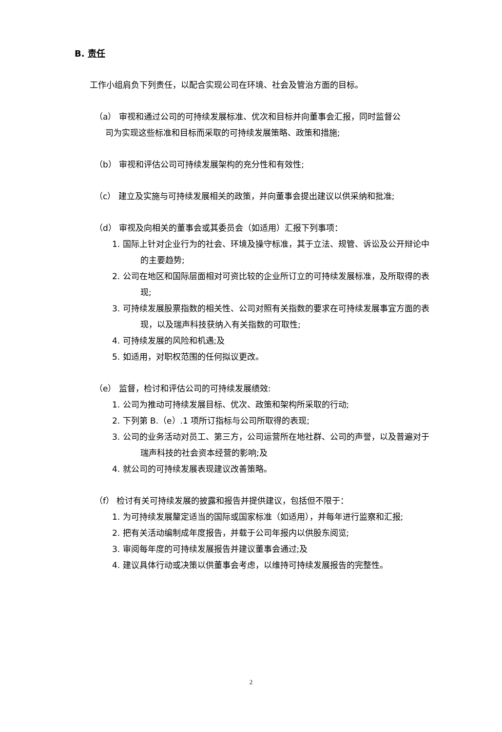B. 责任
工作小组肩负下列责任，以配合实现公司在环境、社会及管治方面的目标。
（a） 审视和通过公司的可持续发展标准、优次和目标并向董事会汇报，同时监督公
司为实现这些标准和目标而采取的可持续发展策略、政策和措施;
（b） 审视和评估公司可持续发展架构的充分性和有效性;
（c） 建立及实施与可持续发展相关的政策，并向董事会提出建议以供采纳和批准;
（d） 审视及向相关的董事会或其委员会（如适用）汇报下列事项：
1. 国际上针对企业行为的社会、环境及操守标准，其于立法、规管、诉讼及公开辩论中的主要趋势;
2. 公司在地区和国际层面相对可资比较的企业所订立的可持续发展标准，及所取得的表现;
3. 可持续发展股票指数的相关性、公司对照有关指数的要求在可持续发展事宜方面的表现，以及瑞声科技获纳入有关指数的可取性;
4. 可持续发展的风险和机遇;及
5. 如适用，对职权范围的任何拟议更改。
（e） 监督，检讨和评估公司的可持续发展绩效:
1. 公司为推动可持续发展目标、优次、政策和架构所采取的行动;
2. 下列第 B.（e）.1 项所订指标与公司所取得的表现;
3. 公司的业务活动对员工、第三方，公司运营所在地社群、公司的声誉，以及普遍对于瑞声科技的社会资本经营的影响;及
4. 就公司的可持续发展表现建议改善策略。
（f） 检讨有关可持续发展的披露和报告并提供建议，包括但不限于：
1. 为可持续发展釐定适当的国际或国家标准（如适用），并每年进行监察和汇报;
2. 把有关活动编制成年度报告，并载于公司年报内以供股东阅览;
3. 审阅每年度的可持续发展报告并建议董事会通过;及
4. 建议具体行动或决策以供董事会考虑，以维持可持续发展报告的完整性。
2